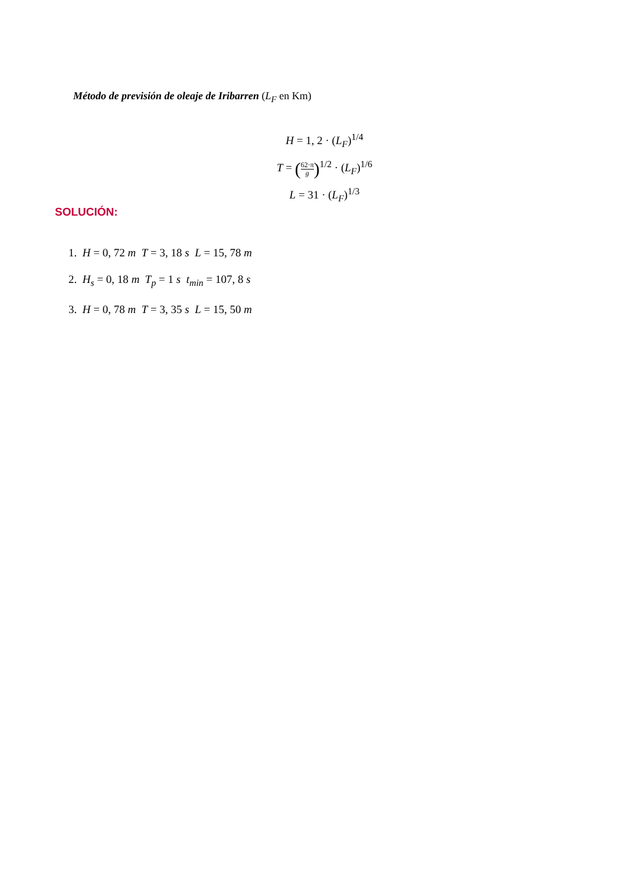Método de previsión de oleaje de Iribarren (L<sub>F</sub> en Km)
H = 1, 2 · (L<sub>F</sub>)<sup>1/4</sup>
T = (62·π g)<sup>1/2</sup> · (L<sub>F</sub>)<sup>1/6</sup>
L = 31 · (L<sub>F</sub>)<sup>1/3</sup>
SOLUCIÓN:
1. H = 0, 72 m T = 3, 18 s L = 15, 78 m
2. H<sub>s</sub> = 0, 18 m T<sub>p</sub> = 1 s t<sub>min</sub> = 107, 8 s
3. H = 0, 78 m T = 3, 35 s L = 15, 50 m